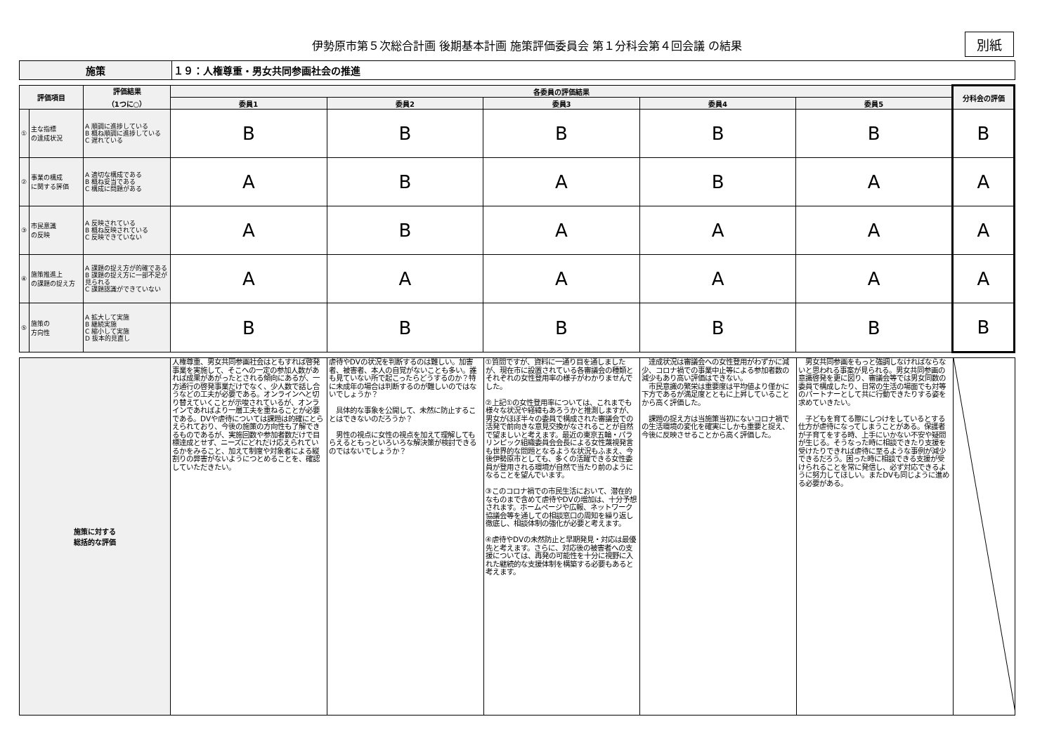伊勢原市第５次総合計画 後期基本計画 施策評価委員会 第１分科会第４回会議 の結果 別紙
| 施策 | １９：人権尊重・男女共同参画社会の推進 |
| 評価項目 | | 評価結果 （1つに○） | 各委員の評価結果 | | | | | 分科会の評価 |
| --- | --- | --- | --- | --- | --- | --- | --- | --- |
| | | | 委員1 | 委員2 | 委員3 | 委員4 | 委員5 | |
| ① | 主な指標 の達成状況 | A 順調に進捗している B 概ね順調に進捗している C 遅れている | B | B | B | B | B | B |
| ② | 事業の構成 に関する評価 | A 適切な構成である B 概ね妥当である C 構成に問題がある | A | B | A | B | A | A |
| ③ | 市民意識 の反映 | A 反映されている B 概ね反映されている C 反映できていない | A | B | A | A | A | A |
| ④ | 施策推進上 の課題の捉え方 | A 課題の捉え方が的確である B 課題の捉え方に一部不足が見られる C 課題認識ができていない | A | A | A | A | A | A |
| ⑤ | 施策の 方向性 | A 拡大して実施 B 継続実施 C 縮小して実施 D 抜本的見直し | B | B | B | B | B | B |
| 施策に対する 総括的な評価 | 人権尊重、男女共同参画社会はともすれば啓発事業を実施して、そこへの一定の参加人数があれば成果があがったとされる傾向にあるが、一方通行の啓発事業だけでなく、少人数で話し合うなどの工夫が必要である。オンラインへと切り替えていくことが示唆されているが、オンラインであればより一層工夫を重ねることが必要である。DVや虐待については課題は的確にとらえられており、今後の施策の方向性も了解できるものであるが、実施回数や参加者数だけで目標達成とせず、ニーズにどれだけ応えられているかをみること、加えて制度や対象者による縦割りの弊害がないようにつとめることを、確認していただきたい。 | 虐待やDVの状況を判断するのは難しい。加害者、被害者、本人の自覚がないことも多い。誰も見ていない所で起こったらどうするのか？特に未成年の場合は判断するのが難しいのではないでしょうか？ 具体的な事象を公開して、未然に防止することはできないのだろうか？ 男性の視点に女性の視点を加えて理解してもらえるともっといろいろな解決策が検討できるのではないでしょうか？ | ①質問ですが、資料に一通り目を通しましたが、現在市に設置されている各審議会の種類とそれぞれの女性登用率の様子がわかりませんでした。 ②上記①の女性登用率については、これまでも様々な状況や経緯もあろうかと推測しますが、男女がほぼ半々の委員で構成された審議会での活発で前向きな意見交換がなされることが自然で望ましいと考えます。最近の東京五輪・パラリンピック組織委員会会長による女性蔑視発言も世界的な問題となるような状況もふまえ、今後伊勢原市としても、多くの活躍できる女性委員が登用される環境が自然で当たり前のようになることを望んでいます。 ③このコロナ禍での市民生活において、潜在的なものまで含めて虐待やDVの増加は、十分予想されます。ホームページや広報、ネットワーク協議会等を通しての相談窓口の周知を繰り返し徹底し、相談体制の強化が必要と考えます。 ④虐待やDVの未然防止と早期発見・対応は最優先と考えます。さらに、対応後の被害者への支援については、再発の可能性を十分に視野に入れた継続的な支援体制を構築する必要もあると考えます。 | 達成状況は審議会への女性登用がわずかに減少、コロナ禍での事業中止等による参加者数の減少もあり高い評価はできない。 市民意識の繁栄は重要度は平均値より僅かに下方であるが満足度とともに上昇していることから高く評価した。 課題の捉え方は当施策当初にないコロナ禍での生活環境の変化を確実にしかも重要と捉え、今後に反映させることから高く評価した。 | 男女共同参画をもっと強調しなければならないと思われる事案が見られる。男女共同参画の意識啓発を更に図り、審議会等では男女同数の委員で構成したり、日常の生活の場面でも対等のパートナーとして共に行動できたりする姿を求めていきたい。 子どもを育てる際にしつけをしているとする仕方が虐待になってしまうことがある。保護者が子育てをする時、上手にいかない不安や疑問が生じる。そうなった時に相談できたり支援を受けたりできれば虐待に至るような事例が減少できるだろう。困った時に相談できる支援が受けられることを常に発信し、必ず対応できるように努力してほしい。またDVも同じように進める必要がある。 | |